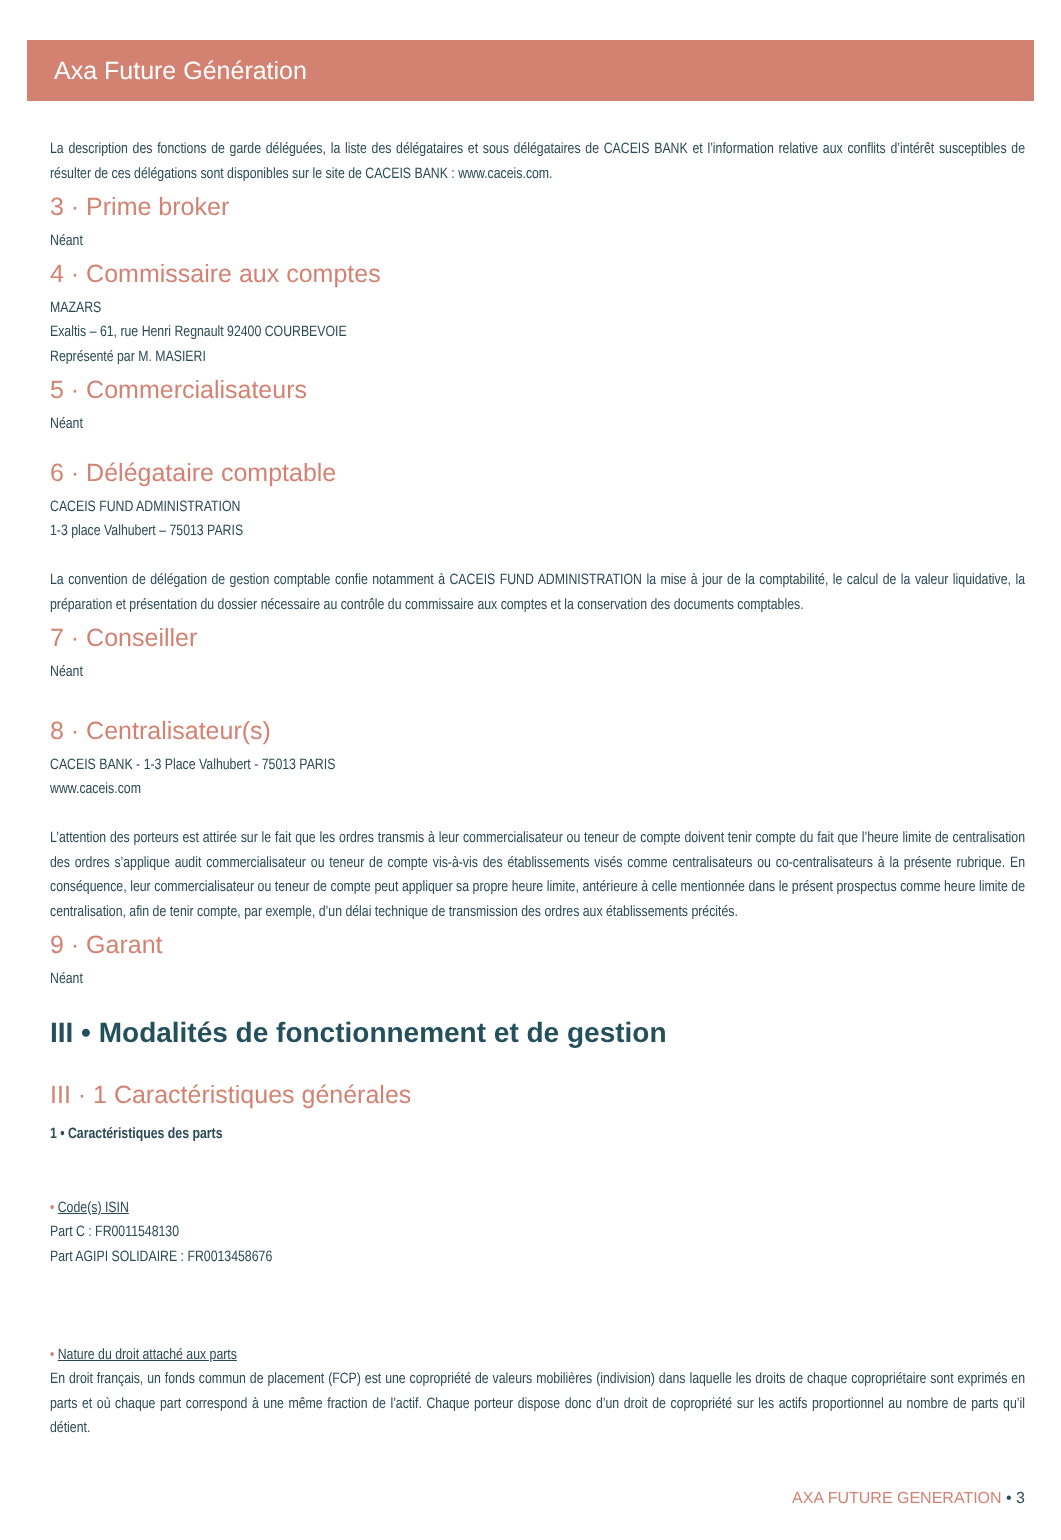Axa Future Génération
La description des fonctions de garde déléguées, la liste des délégataires et sous délégataires de CACEIS BANK et l’information relative aux conflits d’intérêt susceptibles de résulter de ces délégations sont disponibles sur le site de CACEIS BANK : www.caceis.com.
3 · Prime broker
Néant
4 · Commissaire aux comptes
MAZARS
Exaltis – 61, rue Henri Regnault 92400 COURBEVOIE
Représenté par M. MASIERI
5 · Commercialisateurs
Néant
6 · Délégataire comptable
CACEIS FUND ADMINISTRATION
1-3 place Valhubert – 75013 PARIS
La convention de délégation de gestion comptable confie notamment à CACEIS FUND ADMINISTRATION la mise à jour de la comptabilité, le calcul de la valeur liquidative, la préparation et présentation du dossier nécessaire au contrôle du commissaire aux comptes et la conservation des documents comptables.
7 · Conseiller
Néant
8 · Centralisateur(s)
CACEIS BANK - 1-3 Place Valhubert - 75013 PARIS
www.caceis.com
L’attention des porteurs est attirée sur le fait que les ordres transmis à leur commercialisateur ou teneur de compte doivent tenir compte du fait que l’heure limite de centralisation des ordres s’applique audit commercialisateur ou teneur de compte vis-à-vis des établissements visés comme centralisateurs ou co-centralisateurs à la présente rubrique. En conséquence, leur commercialisateur ou teneur de compte peut appliquer sa propre heure limite, antérieure à celle mentionnée dans le présent prospectus comme heure limite de centralisation, afin de tenir compte, par exemple, d’un délai technique de transmission des ordres aux établissements précités.
9 · Garant
Néant
III • Modalités de fonctionnement et de gestion
III · 1 Caractéristiques générales
1 • Caractéristiques des parts
• Code(s) ISIN
Part C : FR0011548130
Part AGIPI SOLIDAIRE : FR0013458676
• Nature du droit attaché aux parts
En droit français, un fonds commun de placement (FCP) est une copropriété de valeurs mobilières (indivision) dans laquelle les droits de chaque copropriétaire sont exprimés en parts et où chaque part correspond à une même fraction de l’actif. Chaque porteur dispose donc d’un droit de copropriété sur les actifs proportionnel au nombre de parts qu’il détient.
AXA FUTURE GENERATION • 3